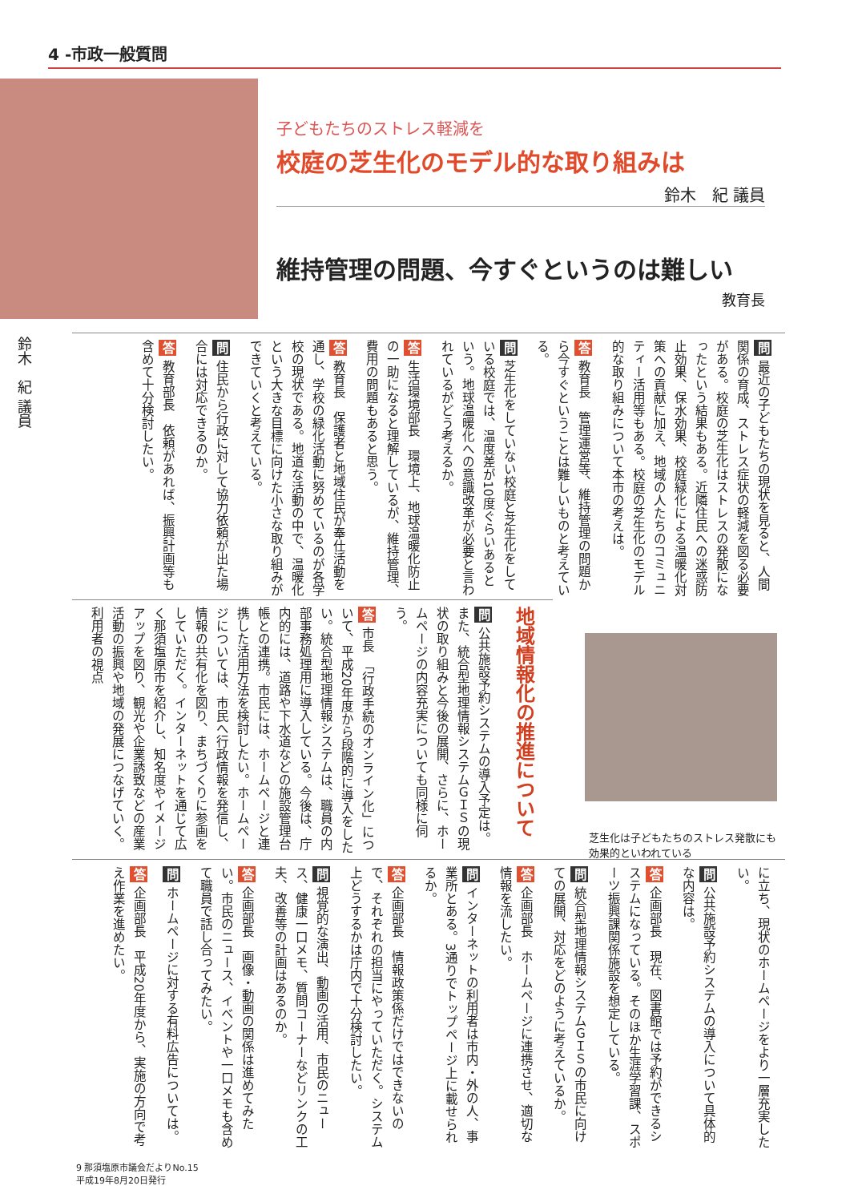4 -市政一般質問
子どもたちのストレス軽減を
校庭の芝生化のモデル的な取り組みは
鈴木　紀 議員
維持管理の問題、今すぐというのは難しい
教育長
鈴木　紀 議員
問 最近の子どもたちの現状を見ると、人間関係の育成、ストレス症状の軽減を図る必要がある。校庭の芝生化はストレスの発散になったという結果もある。近隣住民への迷惑防止効果、保水効果、校庭緑化による温暖化対策への貢献に加え、地域の人たちのコミュニティー活用等もある。校庭の芝生化のモデル的な取り組みについて本市の考えは。
答 教育長　管理運営等、維持管理の問題から今すぐということは難しいものと考えている。
問 芝生化をしていない校庭と芝生化をしている校庭では、温度差が10度ぐらいあるという。地球温暖化への意識改革が必要と言われているがどう考えるか。
答 生活環境部長　環境上、地球温暖化防止の一助になると理解しているが、維持管理、費用の問題もあると思う。
答 教育長　保護者と地域住民が奉仕活動を通し、学校の緑化活動に努めているのが各学校の現状である。地道な活動の中で、温暖化という大きな目標に向けた小さな取り組みができていくと考えている。
問 住民から行政に対して協力依頼が出た場合には対応できるのか。
答 教育部長　依頼があれば、振興計画等も含めて十分検討したい。
地域情報化の推進について
問 公共施設予約システムの導入予定は。また、統合型地理情報システムＧＩＳの現状の取り組みと今後の展開、さらに、ホームページの内容充実についても同様に伺う。
答 市長　「行政手続のオンライン化」について、平成20年度から段階的に導入をしたい。統合型地理情報システムは、職員の内部事務処理用に導入している。今後は、庁内的には、道路や下水道などの施設管理台帳との連携。市民には、ホームページと連携した活用方法を検討したい。ホームページについては、市民へ行政情報を発信し、情報の共有化を図り、まちづくりに参画をしていただく。インターネットを通じて広く那須塩原市を紹介し、知名度やイメージアップを図り、観光や企業誘致などの産業活動の振興や地域の発展につなげていく。利用者の視点
芝生化は子どもたちのストレス発散にも効果的といわれている
に立ち、現状のホームページをより一層充実したい。
問 公共施設予約システムの導入について具体的な内容は。
答 企画部長　現在、図書館では予約ができるシステムになっている。そのほか生涯学習課、スポーツ振興課関係施設を想定している。
問 統合型地理情報システムＧＩＳの市民に向けての展開、対応をどのように考えているか。
答 企画部長　ホームページに連携させ、適切な情報を流したい。
問 インターネットの利用者は市内・外の人、事業所とある。3通りでトップページ上に載せられるか。
答 企画部長　情報政策係だけではできないので、それぞれの担当にやっていただく。システム上どうするかは庁内で十分検討したい。
問 視覚的な演出、動画の活用、市民のニュース、健康一口メモ、質問コーナーなどリンクの工夫、改善等の計画はあるのか。
答 企画部長　画像・動画の関係は進めてみたい。市民のニュース、イベントや一口メモも含めて職員で話し合ってみたい。
問 ホームページに対する有料広告については。
答 企画部長　平成20年度から、実施の方向で考え作業を進めたい。
9 那須塩原市議会だよりNo.15
平成19年8月20日発行